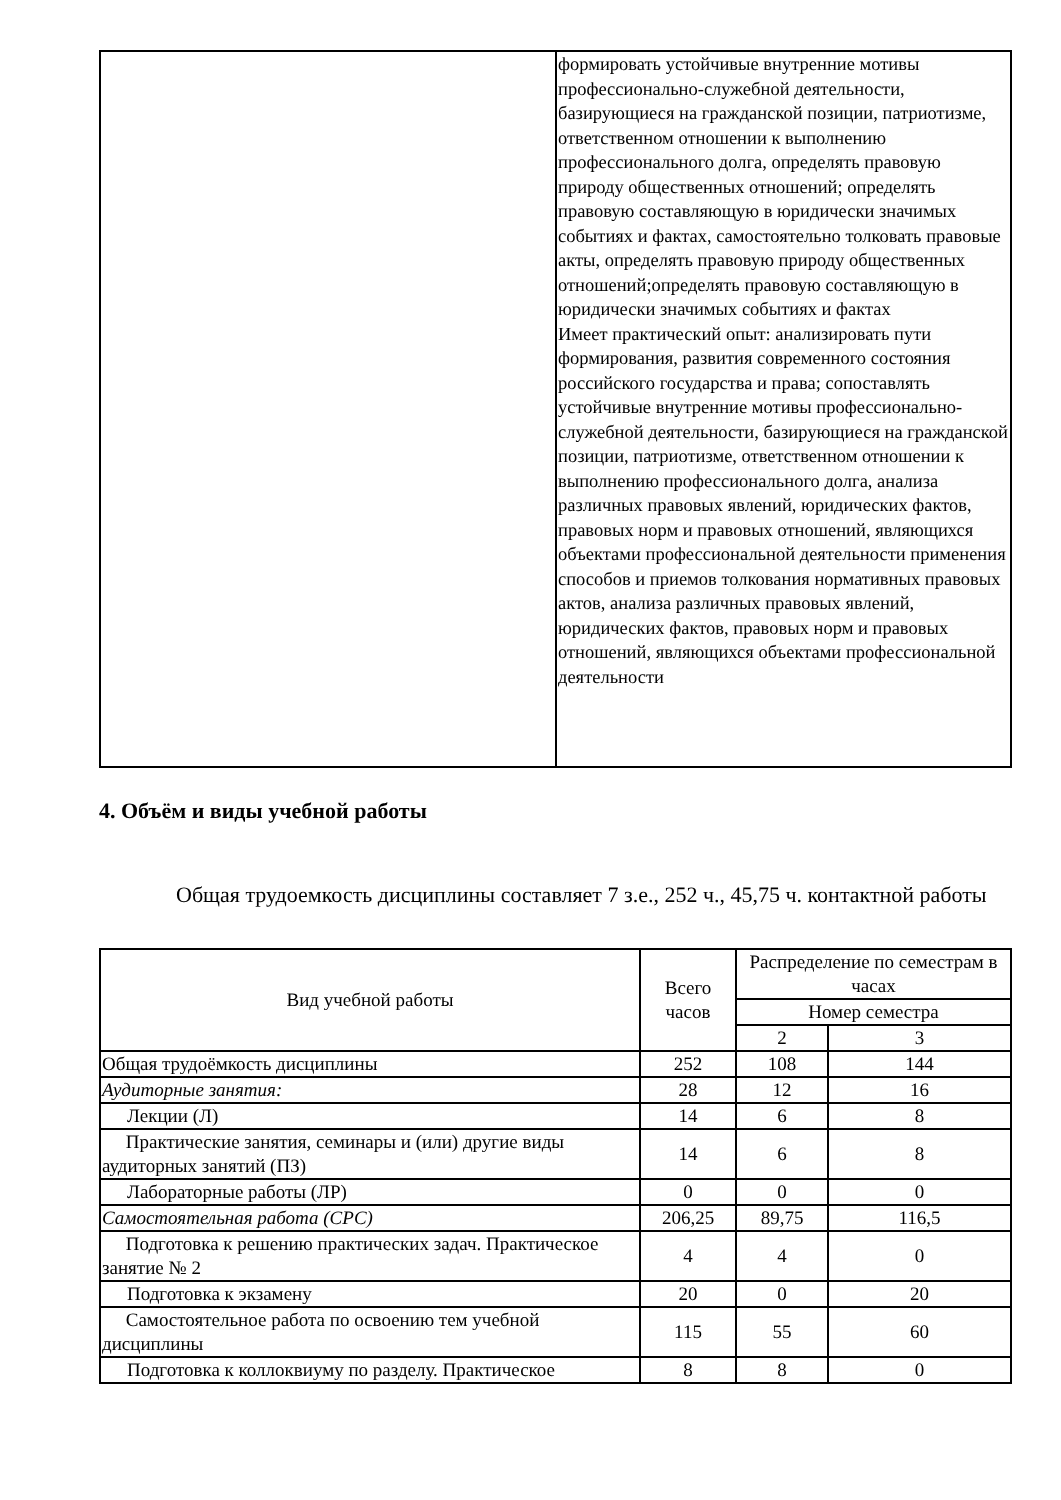| | формировать устойчивые внутренние мотивы профессионально-служебной деятельности, базирующиеся на гражданской позиции, патриотизме, ответственном отношении к выполнению профессионального долга, определять правовую природу общественных отношений; определять правовую составляющую в юридически значимых событиях и фактах, самостоятельно толковать правовые акты, определять правовую природу общественных отношений;определять правовую составляющую в юридически значимых событиях и фактах Имеет практический опыт: анализировать пути формирования, развития современного состояния российского государства и права; сопоставлять устойчивые внутренние мотивы профессионально-служебной деятельности, базирующиеся на гражданской позиции, патриотизме, ответственном отношении к выполнению профессионального долга, анализа различных правовых явлений, юридических фактов, правовых норм и правовых отношений, являющихся объектами профессиональной деятельности применения способов и приемов толкования нормативных правовых актов, анализа различных правовых явлений, юридических фактов, правовых норм и правовых отношений, являющихся объектами профессиональной деятельности |
4. Объём и виды учебной работы
Общая трудоемкость дисциплины составляет 7 з.е., 252 ч., 45,75 ч. контактной работы
| Вид учебной работы | Всего часов | Распределение по семестрам в часах | |
| --- | --- | --- | --- |
| | | Номер семестра | |
| | | 2 | 3 |
| Общая трудоёмкость дисциплины | 252 | 108 | 144 |
| Аудиторные занятия: | 28 | 12 | 16 |
| Лекции (Л) | 14 | 6 | 8 |
| Практические занятия, семинары и (или) другие виды аудиторных занятий (ПЗ) | 14 | 6 | 8 |
| Лабораторные работы (ЛР) | 0 | 0 | 0 |
| Самостоятельная работа (СРС) | 206,25 | 89,75 | 116,5 |
| Подготовка к решению практических задач. Практическое занятие № 2 | 4 | 4 | 0 |
| Подготовка к экзамену | 20 | 0 | 20 |
| Самостоятельное работа по освоению тем учебной дисциплины | 115 | 55 | 60 |
| Подготовка к коллоквиуму по разделу. Практическое | 8 | 8 | 0 |